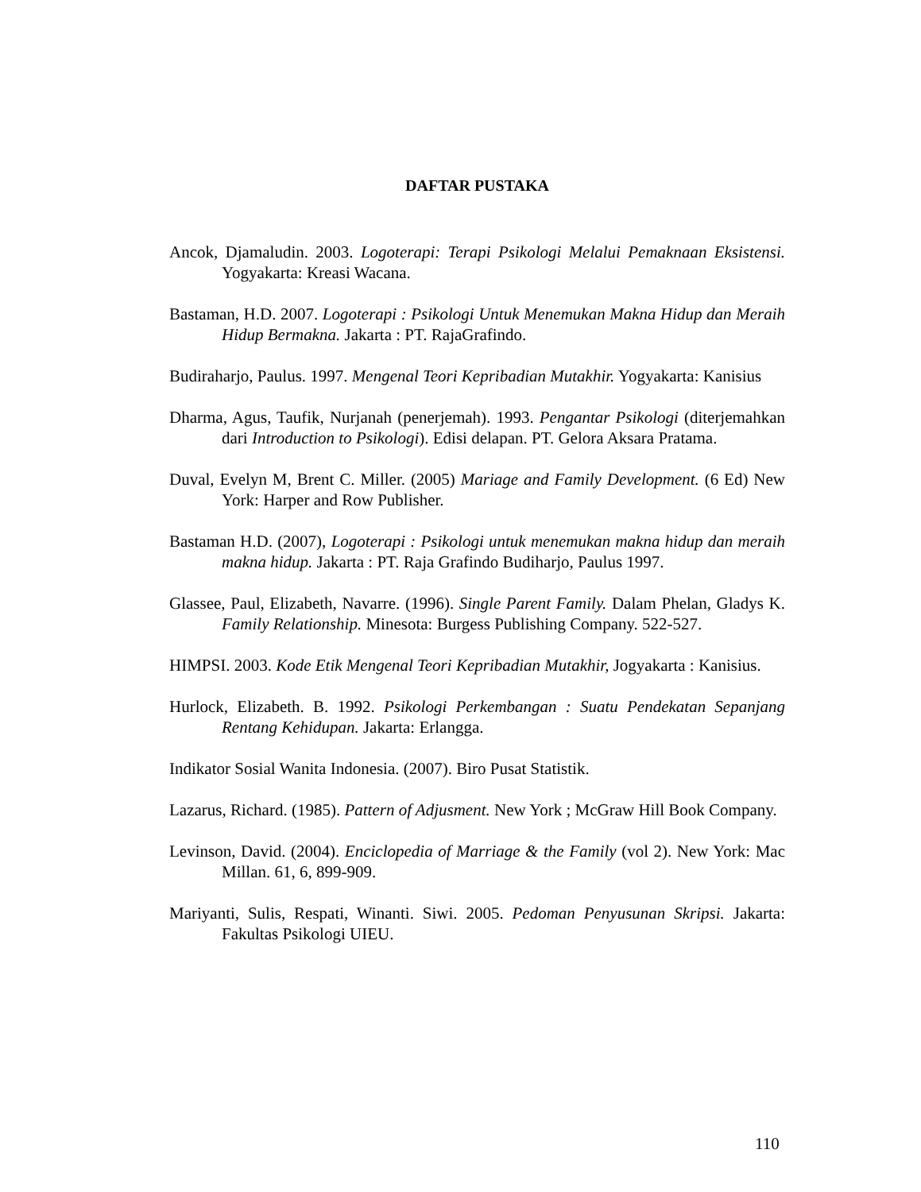DAFTAR PUSTAKA
Ancok, Djamaludin. 2003. Logoterapi: Terapi Psikologi Melalui Pemaknaan Eksistensi. Yogyakarta: Kreasi Wacana.
Bastaman, H.D. 2007. Logoterapi : Psikologi Untuk Menemukan Makna Hidup dan Meraih Hidup Bermakna. Jakarta : PT. RajaGrafindo.
Budiraharjo, Paulus. 1997. Mengenal Teori Kepribadian Mutakhir. Yogyakarta: Kanisius
Dharma, Agus, Taufik, Nurjanah (penerjemah). 1993. Pengantar Psikologi (diterjemahkan dari Introduction to Psikologi). Edisi delapan. PT. Gelora Aksara Pratama.
Duval, Evelyn M, Brent C. Miller. (2005) Mariage and Family Development. (6 Ed) New York: Harper and Row Publisher.
Bastaman H.D. (2007), Logoterapi : Psikologi untuk menemukan makna hidup dan meraih makna hidup. Jakarta : PT. Raja Grafindo Budiharjo, Paulus 1997.
Glassee, Paul, Elizabeth, Navarre. (1996). Single Parent Family. Dalam Phelan, Gladys K. Family Relationship. Minesota: Burgess Publishing Company. 522-527.
HIMPSI. 2003. Kode Etik Mengenal Teori Kepribadian Mutakhir, Jogyakarta : Kanisius.
Hurlock, Elizabeth. B. 1992. Psikologi Perkembangan : Suatu Pendekatan Sepanjang Rentang Kehidupan. Jakarta: Erlangga.
Indikator Sosial Wanita Indonesia. (2007). Biro Pusat Statistik.
Lazarus, Richard. (1985). Pattern of Adjusment. New York ; McGraw Hill Book Company.
Levinson, David. (2004). Enciclopedia of Marriage & the Family (vol 2). New York: Mac Millan. 61, 6, 899-909.
Mariyanti, Sulis, Respati, Winanti. Siwi. 2005. Pedoman Penyusunan Skripsi. Jakarta: Fakultas Psikologi UIEU.
110